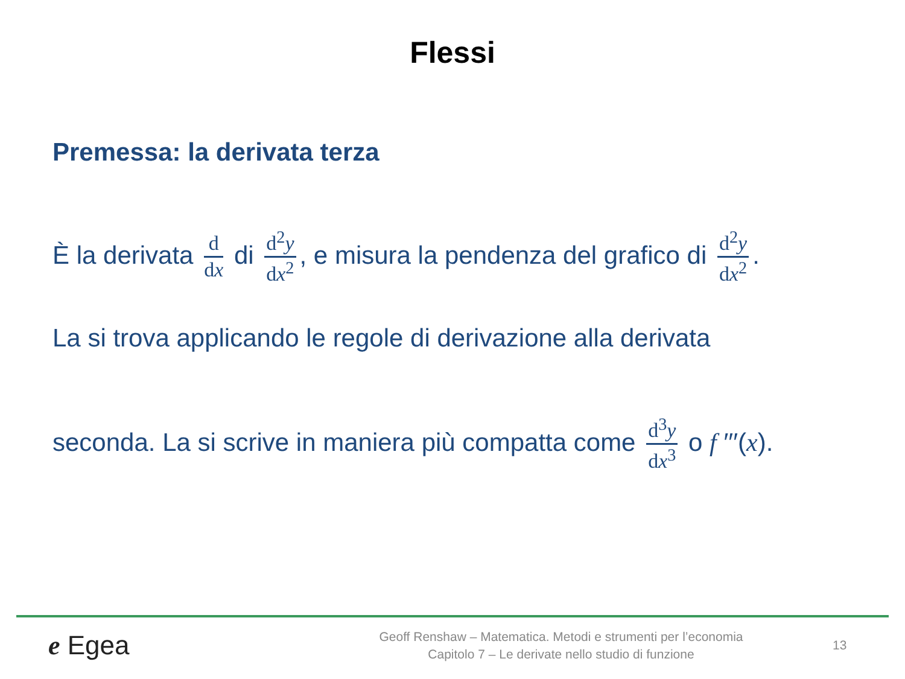Flessi
Premessa: la derivata terza
È la derivata d dx di d<sup>2</sup>y dx<sup>2</sup>, e misura la pendenza del grafico di d<sup>2</sup>y dx<sup>2</sup>.
La si trova applicando le regole di derivazione alla derivata
seconda. La si scrive in maniera più compatta come d<sup>3</sup>y dx<sup>3</sup> o f ′′′(x).
e Egea
Geoff Renshaw – Matematica. Metodi e strumenti per l’economia
Capitolo 7 – Le derivate nello studio di funzione
13